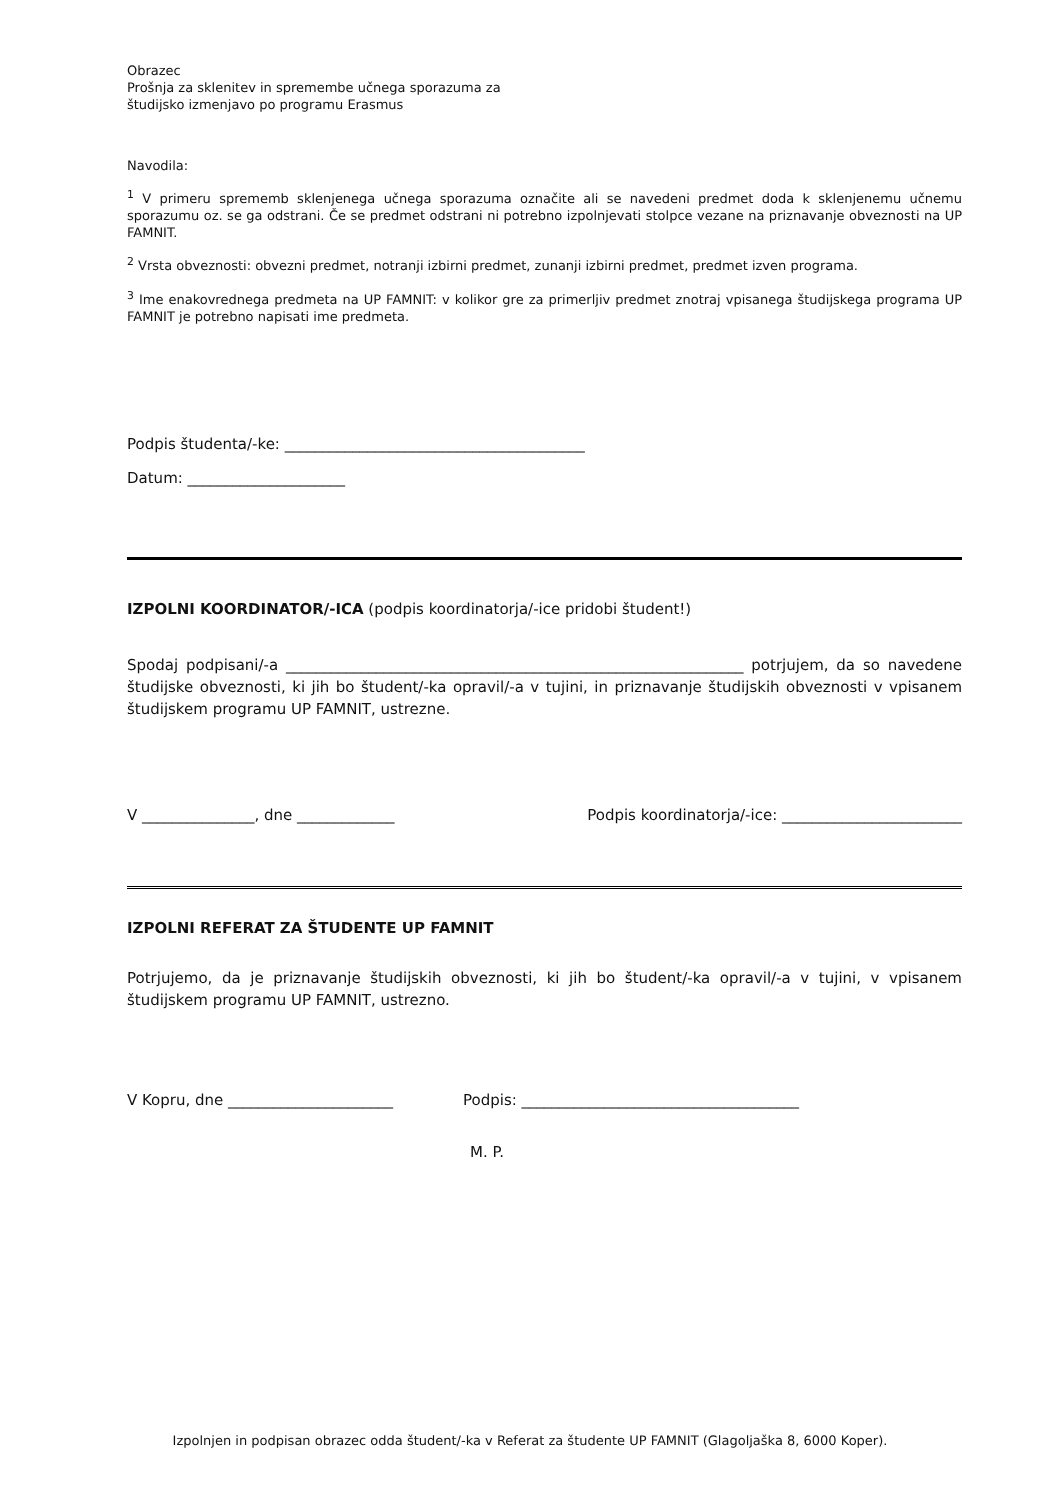Obrazec
Prošnja za sklenitev in spremembe učnega sporazuma za
študijsko izmenjavo po programu Erasmus
Navodila:
<sup>1</sup> V primeru sprememb sklenjenega učnega sporazuma označite ali se navedeni predmet doda k sklenjenemu učnemu sporazumu oz. se ga odstrani. Če se predmet odstrani ni potrebno izpolnjevati stolpce vezane na priznavanje obveznosti na UP FAMNIT.
<sup>2</sup> Vrsta obveznosti: obvezni predmet, notranji izbirni predmet, zunanji izbirni predmet, predmet izven programa.
<sup>3</sup> Ime enakovrednega predmeta na UP FAMNIT: v kolikor gre za primerljiv predmet znotraj vpisanega študijskega programa UP FAMNIT je potrebno napisati ime predmeta.
Podpis študenta/-ke: ________________________________________
Datum: _____________________
IZPOLNI KOORDINATOR/-ICA (podpis koordinatorja/-ice pridobi študent!)
Spodaj podpisani/-a _____________________________________________________________ potrjujem, da so navedene študijske obveznosti, ki jih bo študent/-ka opravil/-a v tujini, in priznavanje študijskih obveznosti v vpisanem študijskem programu UP FAMNIT, ustrezne.
V _______________, dne _____________ Podpis koordinatorja/-ice: ________________________
IZPOLNI REFERAT ZA ŠTUDENTE UP FAMNIT
Potrjujemo, da je priznavanje študijskih obveznosti, ki jih bo študent/-ka opravil/-a v tujini, v vpisanem študijskem programu UP FAMNIT, ustrezno.
V Kopru, dne ______________________ Podpis: _____________________________________
M. P.
Izpolnjen in podpisan obrazec odda študent/-ka v Referat za študente UP FAMNIT (Glagoljaška 8, 6000 Koper).